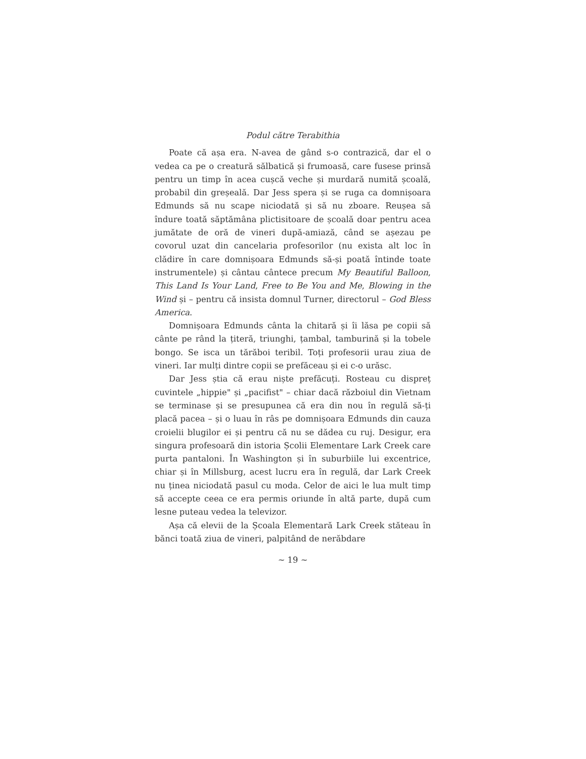Podul către Terabithia
Poate că așa era. N-avea de gând s-o contrazică, dar el o vedea ca pe o creatură sălbatică și frumoasă, care fusese prinsă pentru un timp în acea cușcă veche și murdară numită școală, probabil din greșeală. Dar Jess spera și se ruga ca domnișoara Edmunds să nu scape niciodată și să nu zboare. Reușea să îndure toată săptămâna plictisitoare de școală doar pentru acea jumătate de oră de vineri după-amiază, când se așezau pe covorul uzat din cancelaria profesorilor (nu exista alt loc în clădire în care domnișoara Edmunds să-și poată întinde toate instrumentele) și cântau cântece precum My Beautiful Balloon, This Land Is Your Land, Free to Be You and Me, Blowing in the Wind și – pentru că insista domnul Turner, directorul – God Bless America.
Domnișoara Edmunds cânta la chitară și îi lăsa pe copii să cânte pe rând la țiteră, triunghi, țambal, tamburină și la tobele bongo. Se isca un tărăboi teribil. Toți profesorii urau ziua de vineri. Iar mulți dintre copii se prefăceau și ei c-o urăsc.
Dar Jess știa că erau niște prefăcuți. Rosteau cu dispreț cuvintele „hippie" și „pacifist" – chiar dacă războiul din Vietnam se terminase și se presupunea că era din nou în regulă să-ți placă pacea – și o luau în râs pe domnișoara Edmunds din cauza croielii blugilor ei și pentru că nu se dădea cu ruj. Desigur, era singura profesoară din istoria Școlii Elementare Lark Creek care purta pantaloni. În Washington și în suburbiile lui excentrice, chiar și în Millsburg, acest lucru era în regulă, dar Lark Creek nu ținea niciodată pasul cu moda. Celor de aici le lua mult timp să accepte ceea ce era permis oriunde în altă parte, după cum lesne puteau vedea la televizor.
Așa că elevii de la Școala Elementară Lark Creek stăteau în bănci toată ziua de vineri, palpitând de nerăbdare
~ 19 ~